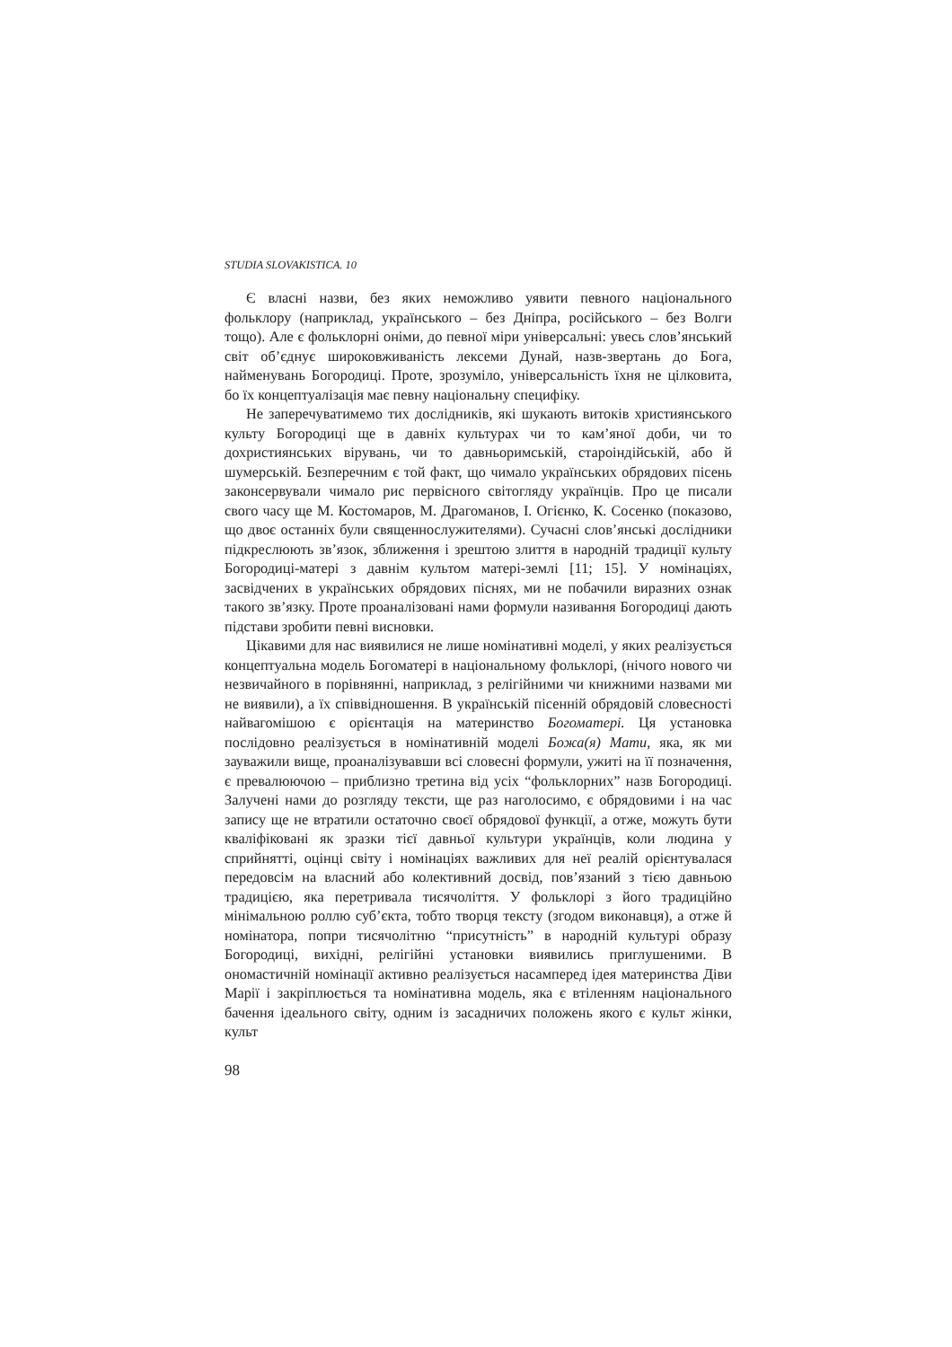STUDIA SLOVAKISTICA. 10
Є власні назви, без яких неможливо уявити певного національного фольклору (наприклад, українського – без Дніпра, російського – без Волги тощо). Але є фольклорні оніми, до певної міри універсальні: увесь слов’янський світ об’єднує широковживаність лексеми Дунай, назв-звертань до Бога, найменувань Богородиці. Проте, зрозуміло, універсальність їхня не цілковита, бо їх концептуалізація має певну національну специфіку.
Не заперечуватимемо тих дослідників, які шукають витоків християнського культу Богородиці ще в давніх культурах чи то кам’яної доби, чи то дохристиянських вірувань, чи то давньоримській, староіндійській, або й шумерській. Безперечним є той факт, що чимало українських обрядових пісень законсервували чимало рис первісного світогляду українців. Про це писали свого часу ще М. Костомаров, М. Драгоманов, І. Огієнко, К. Сосенко (показово, що двоє останніх були священнослужителями). Сучасні слов’янські дослідники підкреслюють зв’язок, зближення і зрештою злиття в народній традиції культу Богородиці-матері з давнім культом матері-землі [11; 15]. У номінаціях, засвідчених в українських обрядових піснях, ми не побачили виразних ознак такого зв’язку. Проте проаналізовані нами формули називання Богородиці дають підстави зробити певні висновки.
Цікавими для нас виявилися не лише номінативні моделі, у яких реалізується концептуальна модель Богоматері в національному фольклорі, (нічого нового чи незвичайного в порівнянні, наприклад, з релігійними чи книжними назвами ми не виявили), а їх співвідношення. В українській пісенній обрядовій словесності найвагомішою є орієнтація на материнство Богоматері. Ця установка послідовно реалізується в номінативній моделі Божа(я) Мати, яка, як ми зауважили вище, проаналізувавши всі словесні формули, ужиті на її позначення, є превалюючою – приблизно третина від усіх “фольклорних” назв Богородиці. Залучені нами до розгляду тексти, ще раз наголосимо, є обрядовими і на час запису ще не втратили остаточно своєї обрядової функції, а отже, можуть бути кваліфіковані як зразки тієї давньої культури українців, коли людина у сприйнятті, оцінці світу і номінаціях важливих для неї реалій орієнтувалася передовсім на власний або колективний досвід, пов’язаний з тією давньою традицією, яка перетривала тисячоліття. У фольклорі з його традиційно мінімальною роллю суб’єкта, тобто творця тексту (згодом виконавця), а отже й номінатора, попри тисячолітню “присутність” в народній культурі образу Богородиці, вихідні, релігійні установки виявились приглушеними. В ономастичній номінації активно реалізується насамперед ідея материнства Діви Марії і закріплюється та номінативна модель, яка є втіленням національного бачення ідеального світу, одним із засадничих положень якого є культ жінки, культ
98